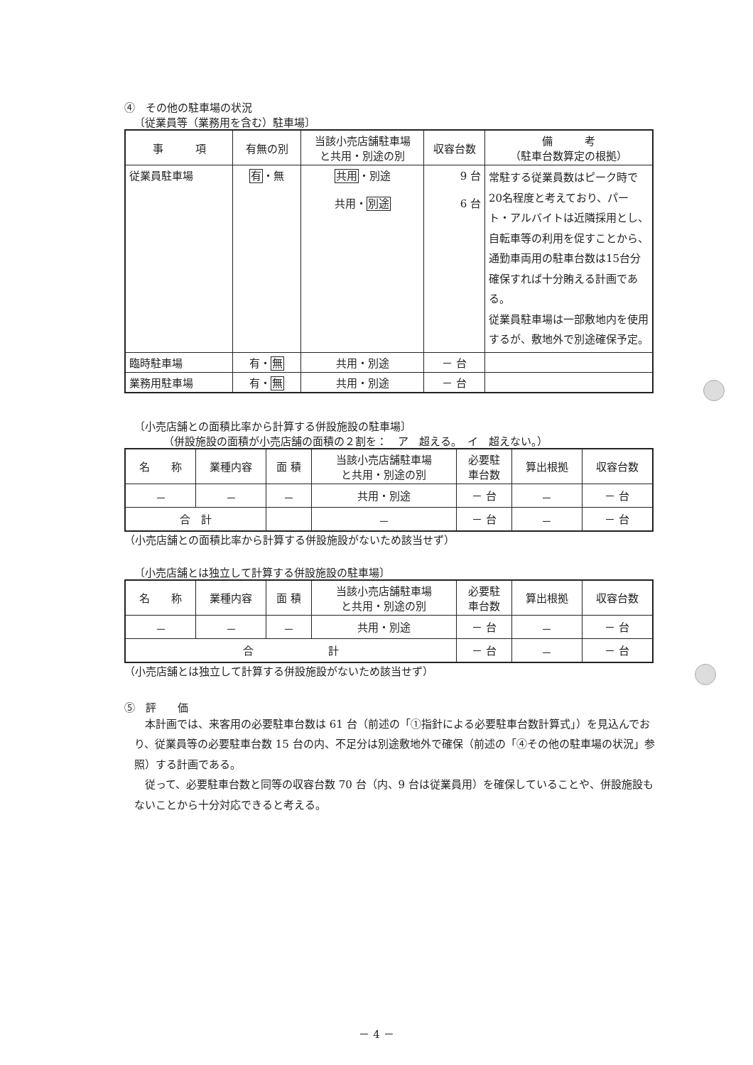④　その他の駐車場の状況
〔従業員等（業務用を含む）駐車場〕
| 事 項 | 有無の別 | 当該小売店舗駐車場 と共用・別途の別 | 収容台数 | 備 考 （駐車台数算定の根拠） |
| --- | --- | --- | --- | --- |
| 従業員駐車場 | 有 ・無 | 共用 ・別途 共用・ 別途 | 9 台 6 台 | 常駐する従業員数はピーク時で20名程度と考えており、パート・アルバイトは近隣採用とし、自転車等の利用を促すことから、通勤車両用の駐車台数は15台分確保すれば十分賄える計画である。 従業員駐車場は一部敷地内を使用するが、敷地外で別途確保予定。 |
| 臨時駐車場 | 有・ 無 | 共用・別途 | － 台 | |
| 業務用駐車場 | 有・ 無 | 共用・別途 | － 台 | |
〔小売店舗との面積比率から計算する併設施設の駐車場〕
（併設施設の面積が小売店舗の面積の２割を：　ア　超える。　イ　超えない。）
| 名 称 | 業種内容 | 面 積 | 当該小売店舗駐車場 と共用・別途の別 | 必要駐 車台数 | 算出根拠 | 収容台数 |
| --- | --- | --- | --- | --- | --- | --- |
| － | － | － | 共用・別途 | － 台 | － | － 台 |
| 合 計 | | | － | － 台 | － | － 台 |
（小売店舗との面積比率から計算する併設施設がないため該当せず）
〔小売店舗とは独立して計算する併設施設の駐車場〕
| 名 称 | 業種内容 | 面 積 | 当該小売店舗駐車場 と共用・別途の別 | 必要駐 車台数 | 算出根拠 | 収容台数 |
| --- | --- | --- | --- | --- | --- | --- |
| － | － | － | 共用・別途 | － 台 | － | － 台 |
| 合 計 | | | | － 台 | － | － 台 |
（小売店舗とは独立して計算する併設施設がないため該当せず）
⑤　評　　価
本計画では、来客用の必要駐車台数は 61 台（前述の「①指針による必要駐車台数計算式」）を見込んでおり、従業員等の必要駐車台数 15 台の内、不足分は別途敷地外で確保（前述の「④その他の駐車場の状況」参照）する計画である。
従って、必要駐車台数と同等の収容台数 70 台（内、9 台は従業員用）を確保していることや、併設施設もないことから十分対応できると考える。
－ 4 －